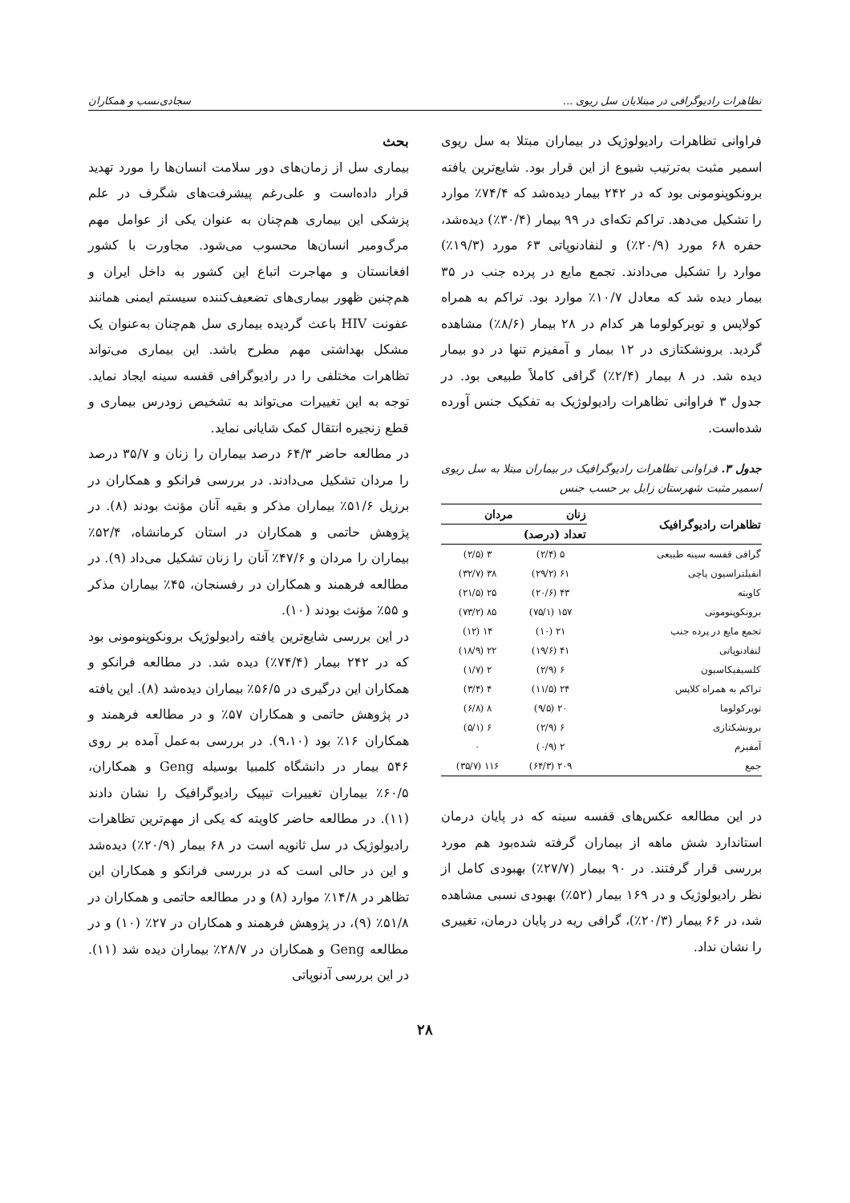تظاهرات رادیوگرافی در مبتلایان سل ریوی ... سجادی‌نسب و همکاران
فراوانی تظاهرات رادیولوژیک در بیماران مبتلا به سل ریوی اسمیر مثبت به‌ترتیب شیوع از این قرار بود. شایع‌ترین یافته برونکوپنومونی بود که در ۲۴۲ بیمار دیده‌شد که ۷۴/۴٪ موارد را تشکیل می‌دهد. تراکم تکه‌ای در ۹۹ بیمار (۳۰/۴٪) دیده‌شد، حفره ۶۸ مورد (۲۰/۹٪) و لنفادنوپاتی ۶۳ مورد (۱۹/۳٪) موارد را تشکیل می‌دادند. تجمع مایع در پرده جنب در ۳۵ بیمار دیده شد که معادل ۱۰/۷٪ موارد بود. تراکم به همراه کولاپس و توبرکولوما هر کدام در ۲۸ بیمار (۸/۶٪) مشاهده گردید. برونشکتازی در ۱۲ بیمار و آمفیزم تنها در دو بیمار دیده شد. در ۸ بیمار (۲/۴٪) گرافی کاملاً طبیعی بود. در جدول ۳ فراوانی تظاهرات رادیولوژیک به تفکیک جنس آورده شده‌است.
جدول ۳. فراوانی تظاهرات رادیوگرافیک در بیماران مبتلا به سل ریوی اسمیر مثبت شهرستان زابل بر حسب جنس
| تظاهرات رادیوگرافیک | زنان | مردان |
| --- | --- | --- |
| | تعداد (درصد) | |
| گرافی قفسه سینه طبیعی | ۵ (۲/۴) | ۳ (۲/۵) |
| انفیلتراسیون پاچی | ۶۱ (۲۹/۲) | ۳۸ (۳۲/۷) |
| کاویته | ۴۳ (۲۰/۶) | ۲۵ (۲۱/۵) |
| برونکوپنومونی | ۱۵۷ (۷۵/۱) | ۸۵ (۷۳/۲) |
| تجمع مایع در پرده جنب | ۲۱ (۱۰) | ۱۴ (۱۲) |
| لنفادنوپاتی | ۴۱ (۱۹/۶) | ۲۲ (۱۸/۹) |
| کلسیفیکاسیون | ۶ (۲/۹) | ۲ (۱/۷) |
| تراکم به همراه کلاپس | ۲۴ (۱۱/۵) | ۴ (۳/۴) |
| توبرکولوما | ۲۰ (۹/۵) | ۸ (۶/۸) |
| برونشکتازی | ۶ (۲/۹) | ۶ (۵/۱) |
| آمفیزم | ۲ (۰/۹) | ۰ |
| جمع | ۲۰۹ (۶۴/۳) | ۱۱۶ (۳۵/۷) |
در این مطالعه عکس‌های قفسه سینه که در پایان درمان استاندارد شش ماهه از بیماران گرفته شده‌بود هم مورد بررسی قرار گرفتند. در ۹۰ بیمار (۲۷/۷٪) بهبودی کامل از نظر رادیولوژیک و در ۱۶۹ بیمار (۵۲٪) بهبودی نسبی مشاهده شد، در ۶۶ بیمار (۲۰/۳٪)، گرافی ریه در پایان درمان، تغییری را نشان نداد.
بحث
بیماری سل از زمان‌های دور سلامت انسان‌ها را مورد تهدید قرار داده‌است و علی‌رغم پیشرفت‌های شگرف در علم پزشکی این بیماری هم‌چنان به عنوان یکی از عوامل مهم مرگ‌ومیر انسان‌ها محسوب می‌شود. مجاورت با کشور افغانستان و مهاجرت اتباع این کشور به داخل ایران و هم‌چنین ظهور بیماری‌های تضعیف‌کننده سیستم ایمنی همانند عفونت HIV باعث گردیده بیماری سل هم‌چنان به‌عنوان یک مشکل بهداشتی مهم مطرح باشد. این بیماری می‌تواند تظاهرات مختلفی را در رادیوگرافی قفسه سینه ایجاد نماید. توجه به این تغییرات می‌تواند به تشخیص زودرس بیماری و قطع زنجیره انتقال کمک شایانی نماید.
در مطالعه حاضر ۶۴/۳ درصد بیماران را زنان و ۳۵/۷ درصد را مردان تشکیل می‌دادند. در بررسی فرانکو و همکاران در برزیل ۵۱/۶٪ بیماران مذکر و بقیه آنان مؤنث بودند (۸). در پژوهش حاتمی و همکاران در استان کرمانشاه، ۵۲/۴٪ بیماران را مردان و ۴۷/۶٪ آنان را زنان تشکیل می‌داد (۹). در مطالعه فرهمند و همکاران در رفسنجان، ۴۵٪ بیماران مذکر و ۵۵٪ مؤنث بودند (۱۰).
در این بررسی شایع‌ترین یافته رادیولوژیک برونکوپنومونی بود که در ۲۴۲ بیمار (۷۴/۴٪) دیده شد. در مطالعه فرانکو و همکاران این درگیری در ۵۶/۵٪ بیماران دیده‌شد (۸). این یافته در پژوهش حاتمی و همکاران ۵۷٪ و در مطالعه فرهمند و همکاران ۱۶٪ بود (۹،۱۰). در بررسی به‌عمل آمده بر روی ۵۴۶ بیمار در دانشگاه کلمبیا بوسیله Geng و همکاران، ۶۰/۵٪ بیماران تغییرات تیپیک رادیوگرافیک را نشان دادند (۱۱). در مطالعه حاضر کاویته که یکی از مهم‌ترین تظاهرات رادیولوژیک در سل ثانویه است در ۶۸ بیمار (۲۰/۹٪) دیده‌شد و این در حالی است که در بررسی فرانکو و همکاران این تظاهر در ۱۴/۸٪ موارد (۸) و در مطالعه حاتمی و همکاران در ۵۱/۸٪ (۹)، در پژوهش فرهمند و همکاران در ۲۷٪ (۱۰) و در مطالعه Geng و همکاران در ۲۸/۷٪ بیماران دیده شد (۱۱). در این بررسی آدنوپاتی
۲۸